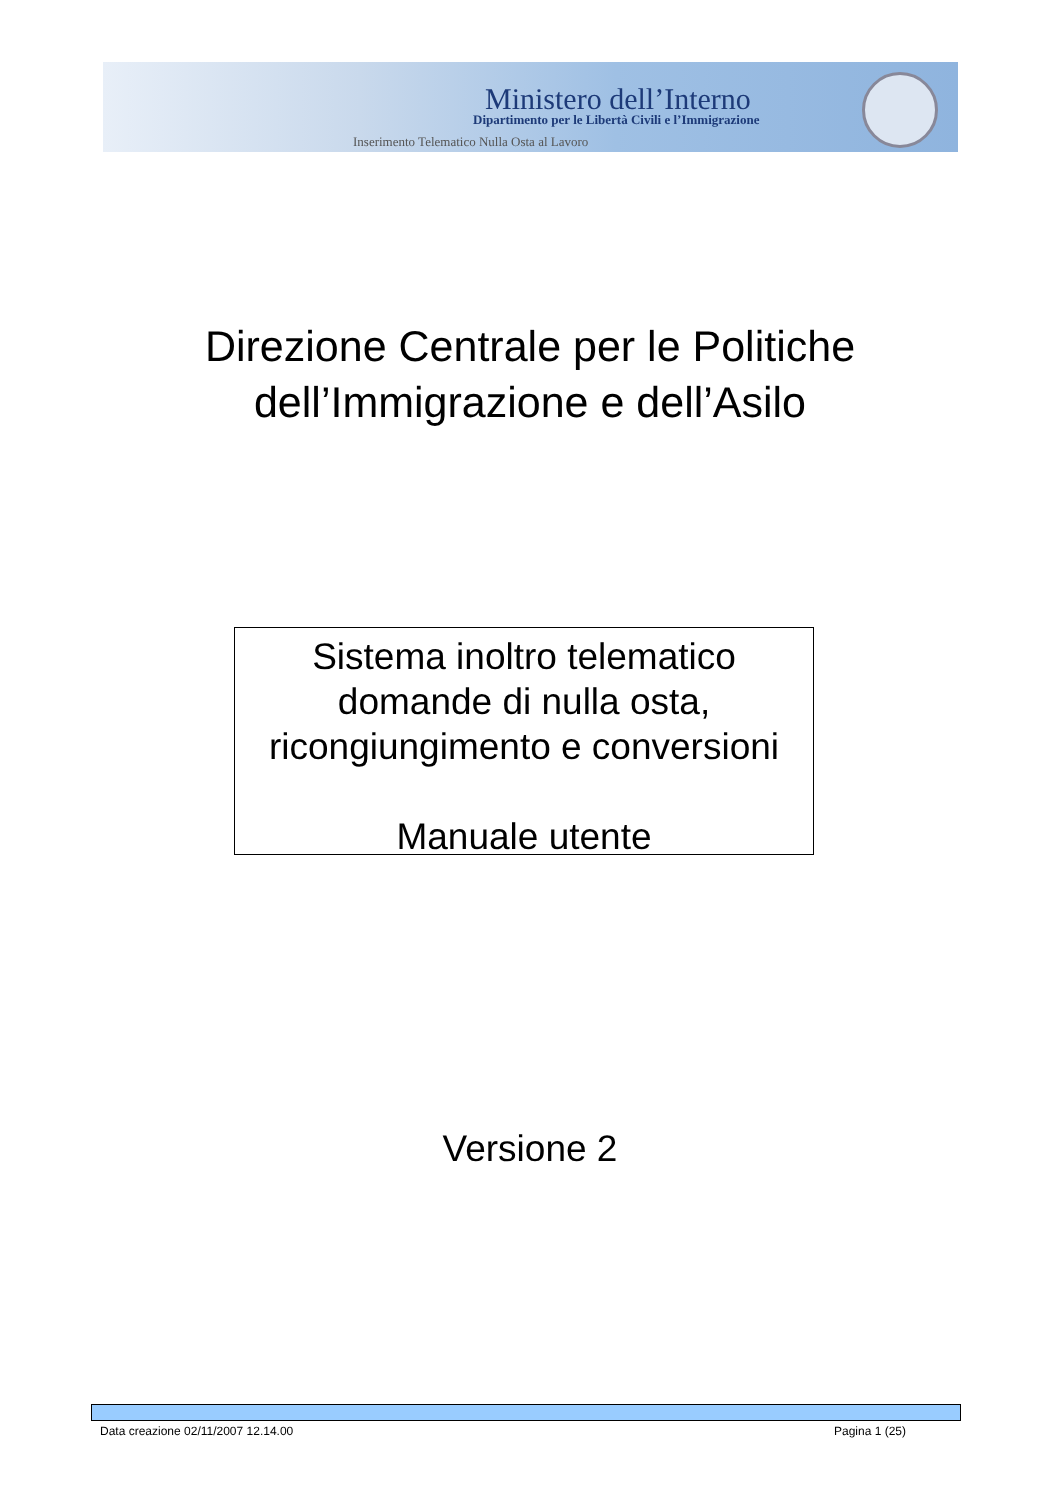Ministero dell’Interno
Dipartimento per le Libertà Civili e l’Immigrazione
Inserimento Telematico Nulla Osta al Lavoro
Direzione Centrale per le Politiche
dell’Immigrazione e dell’Asilo
Sistema inoltro telematico
domande di nulla osta,
ricongiungimento e conversioni
Manuale utente
Versione 2
Data creazione 02/11/2007 12.14.00 Pagina 1 (25)